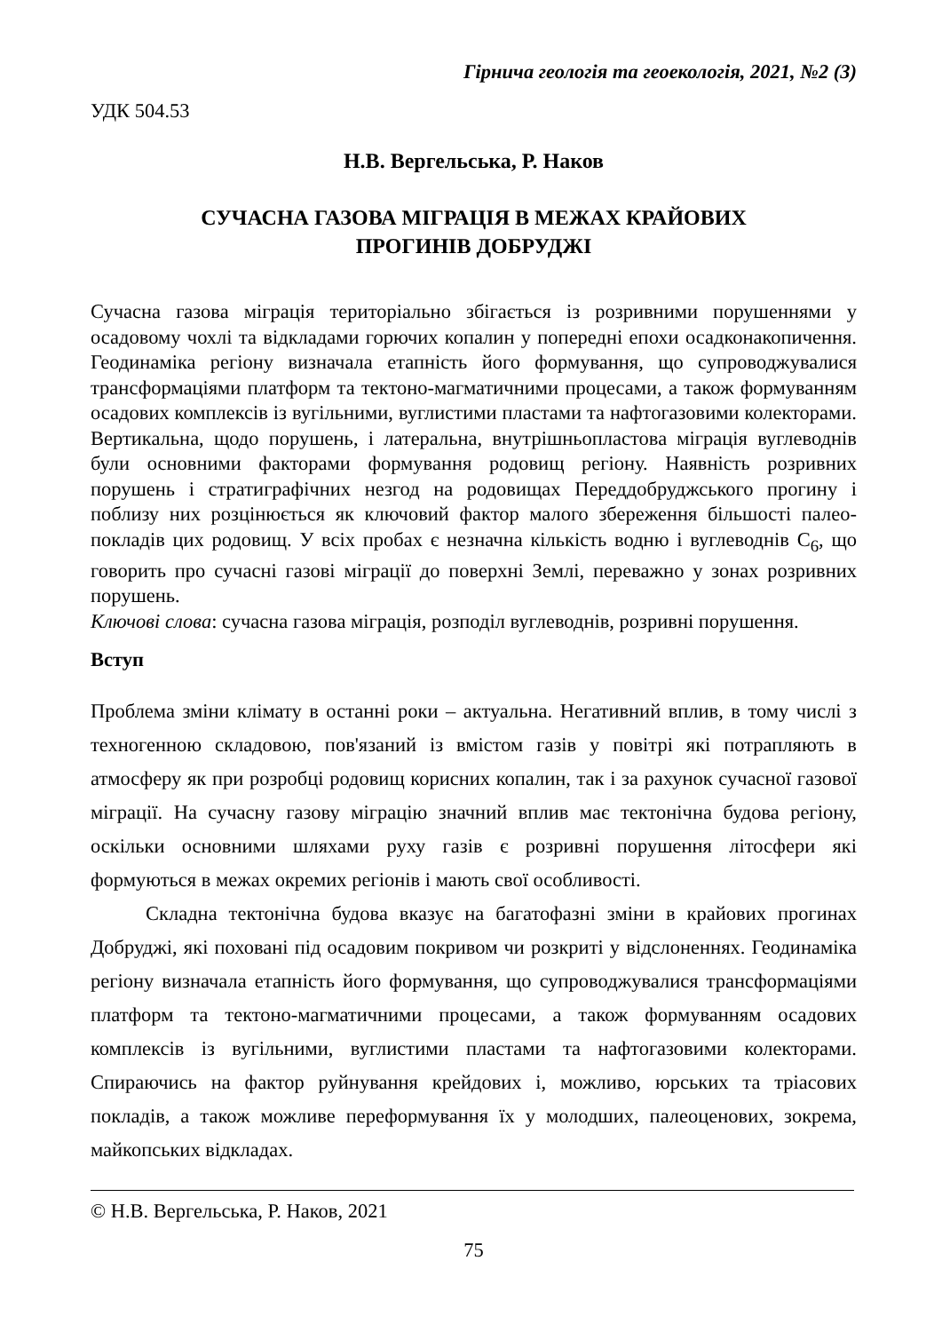Гірнича геологія та геоекологія, 2021, №2 (3)
УДК 504.53
Н.В. Вергельська, Р. Наков
СУЧАСНА ГАЗОВА МІГРАЦІЯ В МЕЖАХ КРАЙОВИХ
ПРОГИНІВ ДОБРУДЖІ
Сучасна газова міграція територіально збігається із розривними порушеннями у осадовому чохлі та відкладами горючих копалин у попередні епохи осадконакопичення. Геодинаміка регіону визначала етапність його формування, що супроводжувалися трансформаціями платформ та тектоно-магматичними процесами, а також формуванням осадових комплексів із вугільними, вуглистими пластами та нафтогазовими колекторами. Вертикальна, щодо порушень, і латеральна, внутрішньопластова міграція вуглеводнів були основними факторами формування родовищ регіону. Наявність розривних порушень і стратиграфічних незгод на родовищах Переддобруджського прогину і поблизу них розцінюється як ключовий фактор малого збереження більшості палео-покладів цих родовищ. У всіх пробах є незначна кількість водню і вуглеводнів С<sub>6</sub>, що говорить про сучасні газові міграції до поверхні Землі, переважно у зонах розривних порушень.
Ключові слова: сучасна газова міграція, розподіл вуглеводнів, розривні порушення.
Вступ
Проблема зміни клімату в останні роки – актуальна. Негативний вплив, в тому числі з техногенною складовою, пов'язаний із вмістом газів у повітрі які потрапляють в атмосферу як при розробці родовищ корисних копалин, так і за рахунок сучасної газової міграції. На сучасну газову міграцію значний вплив має тектонічна будова регіону, оскільки основними шляхами руху газів є розривні порушення літосфери які формуються в межах окремих регіонів і мають свої особливості.
Складна тектонічна будова вказує на багатофазні зміни в крайових прогинах Добруджі, які поховані під осадовим покривом чи розкриті у відслоненнях. Геодинаміка регіону визначала етапність його формування, що супроводжувалися трансформаціями платформ та тектоно-магматичними процесами, а також формуванням осадових комплексів із вугільними, вуглистими пластами та нафтогазовими колекторами. Спираючись на фактор руйнування крейдових і, можливо, юрських та тріасових покладів, а також можливе переформування їх у молодших, палеоценових, зокрема, майкопських відкладах.
© Н.В. Вергельська, Р. Наков, 2021
75